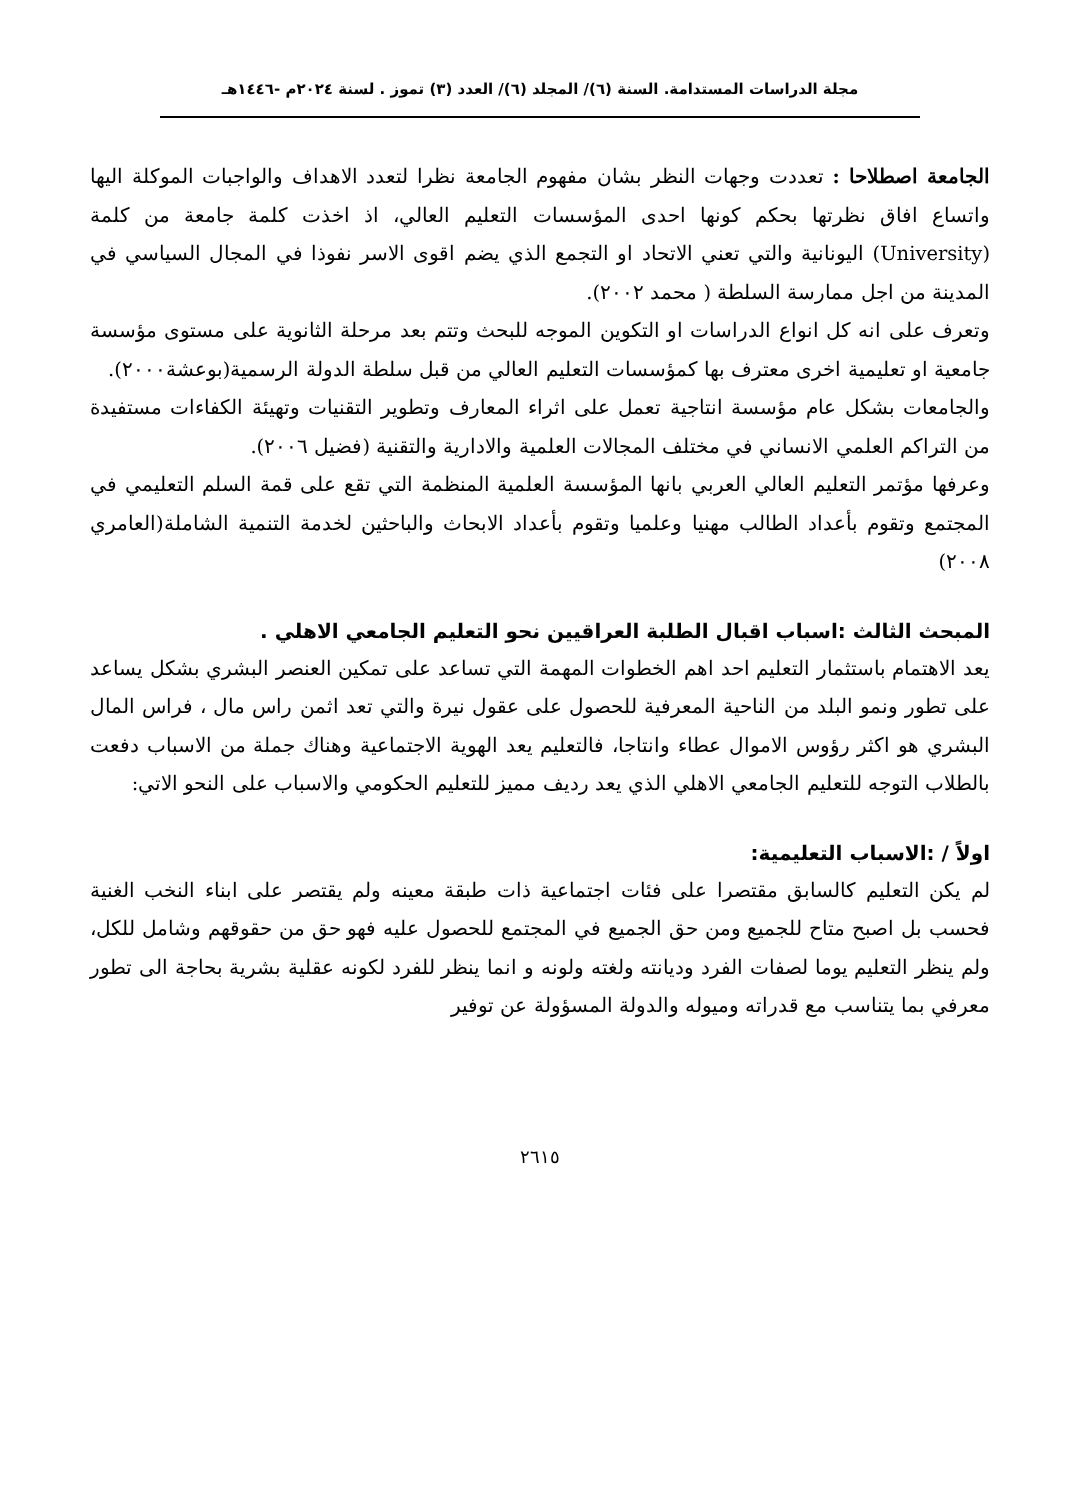مجلة الدراسات المستدامة. السنة (٦)/ المجلد (٦)/ العدد (٣) تموز . لسنة ٢٠٢٤م -١٤٤٦هـ
الجامعة اصطلاحا : تعددت وجهات النظر بشان مفهوم الجامعة نظرا لتعدد الاهداف والواجبات الموكلة اليها واتساع افاق نظرتها بحكم كونها احدى المؤسسات التعليم العالي، اذ اخذت كلمة جامعة من كلمة (University) اليونانية والتي تعني الاتحاد او التجمع الذي يضم اقوى الاسر نفوذا في المجال السياسي في المدينة من اجل ممارسة السلطة ( محمد ٢٠٠٢).
وتعرف على انه كل انواع الدراسات او التكوين الموجه للبحث وتتم بعد مرحلة الثانوية على مستوى مؤسسة جامعية او تعليمية اخرى معترف بها كمؤسسات التعليم العالي من قبل سلطة الدولة الرسمية(بوعشة٢٠٠٠).
والجامعات بشكل عام مؤسسة انتاجية تعمل على اثراء المعارف وتطوير التقنيات وتهيئة الكفاءات مستفيدة من التراكم العلمي الانساني في مختلف المجالات العلمية والادارية والتقنية (فضيل ٢٠٠٦).
وعرفها مؤتمر التعليم العالي العربي بانها المؤسسة العلمية المنظمة التي تقع على قمة السلم التعليمي في المجتمع وتقوم بأعداد الطالب مهنيا وعلميا وتقوم بأعداد الابحاث والباحثين لخدمة التنمية الشاملة(العامري ٢٠٠٨)
المبحث الثالث :اسباب اقبال الطلبة العراقيين نحو التعليم الجامعي الاهلي .
يعد الاهتمام باستثمار التعليم احد اهم الخطوات المهمة التي تساعد على تمكين العنصر البشري بشكل يساعد على تطور ونمو البلد من الناحية المعرفية للحصول على عقول نيرة والتي تعد اثمن راس مال ، فراس المال البشري هو اكثر رؤوس الاموال عطاء وانتاجا، فالتعليم يعد الهوية الاجتماعية وهناك جملة من الاسباب دفعت بالطلاب التوجه للتعليم الجامعي الاهلي الذي يعد رديف مميز للتعليم الحكومي والاسباب على النحو الاتي:
اولاً / :الاسباب التعليمية:
لم يكن التعليم كالسابق مقتصرا على فئات اجتماعية ذات طبقة معينه ولم يقتصر على ابناء النخب الغنية فحسب بل اصبح متاح للجميع ومن حق الجميع في المجتمع للحصول عليه فهو حق من حقوقهم وشامل للكل، ولم ينظر التعليم يوما لصفات الفرد وديانته ولغته ولونه و انما ينظر للفرد لكونه عقلية بشرية بحاجة الى تطور معرفي بما يتناسب مع قدراته وميوله والدولة المسؤولة عن توفير
٢٦١٥